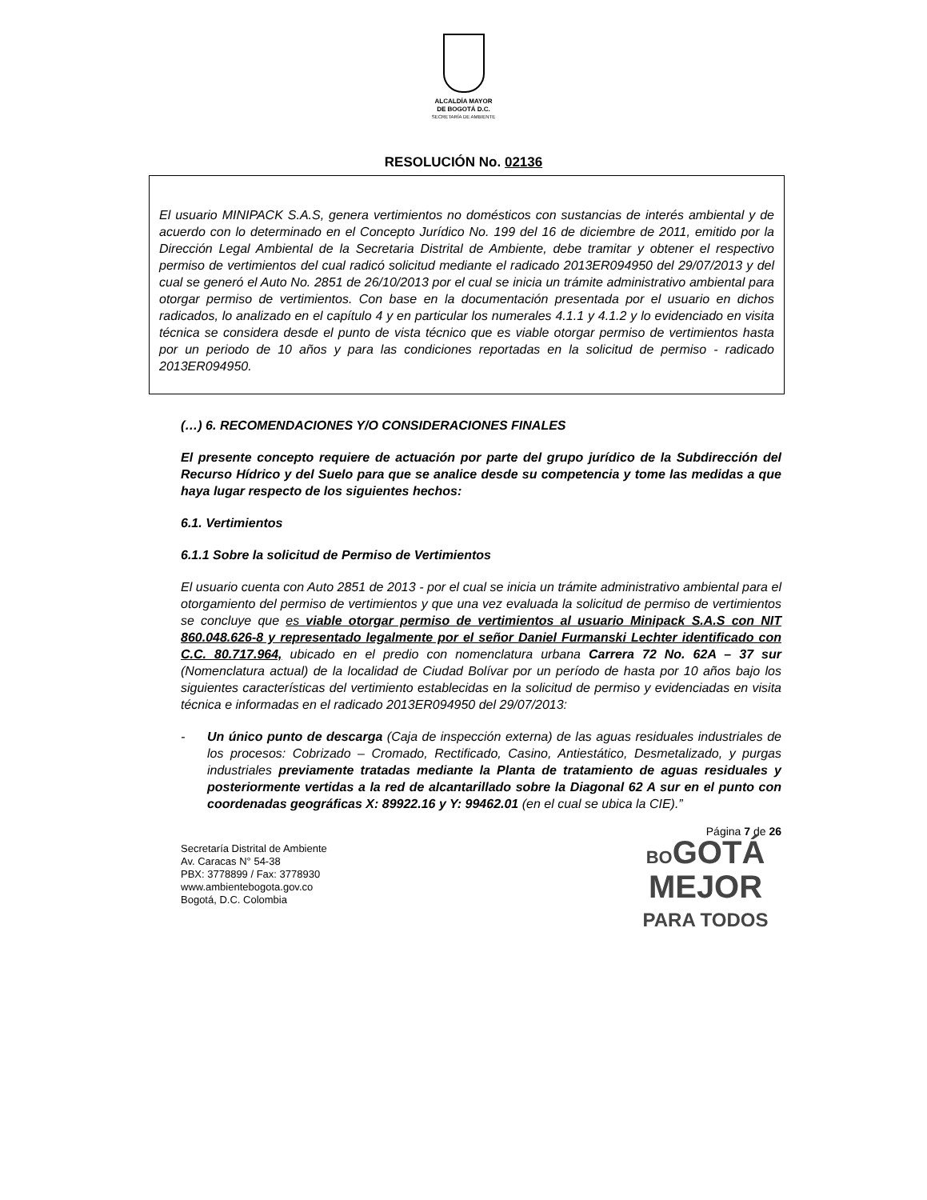ALCALDÍA MAYOR
DE BOGOTÁ D.C.
SECRETARÍA DE AMBIENTE
RESOLUCIÓN No. 02136
El usuario MINIPACK S.A.S, genera vertimientos no domésticos con sustancias de interés ambiental y de acuerdo con lo determinado en el Concepto Jurídico No. 199 del 16 de diciembre de 2011, emitido por la Dirección Legal Ambiental de la Secretaria Distrital de Ambiente, debe tramitar y obtener el respectivo permiso de vertimientos del cual radicó solicitud mediante el radicado 2013ER094950 del 29/07/2013 y del cual se generó el Auto No. 2851 de 26/10/2013 por el cual se inicia un trámite administrativo ambiental para otorgar permiso de vertimientos. Con base en la documentación presentada por el usuario en dichos radicados, lo analizado en el capítulo 4 y en particular los numerales 4.1.1 y 4.1.2 y lo evidenciado en visita técnica se considera desde el punto de vista técnico que es viable otorgar permiso de vertimientos hasta por un periodo de 10 años y para las condiciones reportadas en la solicitud de permiso - radicado 2013ER094950.
(…) 6. RECOMENDACIONES Y/O CONSIDERACIONES FINALES
El presente concepto requiere de actuación por parte del grupo jurídico de la Subdirección del Recurso Hídrico y del Suelo para que se analice desde su competencia y tome las medidas a que haya lugar respecto de los siguientes hechos:
6.1. Vertimientos
6.1.1 Sobre la solicitud de Permiso de Vertimientos
El usuario cuenta con Auto 2851 de 2013 - por el cual se inicia un trámite administrativo ambiental para el otorgamiento del permiso de vertimientos y que una vez evaluada la solicitud de permiso de vertimientos se concluye que es viable otorgar permiso de vertimientos al usuario Minipack S.A.S con NIT 860.048.626-8 y representado legalmente por el señor Daniel Furmanski Lechter identificado con C.C. 80.717.964, ubicado en el predio con nomenclatura urbana Carrera 72 No. 62A – 37 sur (Nomenclatura actual) de la localidad de Ciudad Bolívar por un período de hasta por 10 años bajo los siguientes características del vertimiento establecidas en la solicitud de permiso y evidenciadas en visita técnica e informadas en el radicado 2013ER094950 del 29/07/2013:
- Un único punto de descarga (Caja de inspección externa) de las aguas residuales industriales de los procesos: Cobrizado – Cromado, Rectificado, Casino, Antiestático, Desmetalizado, y purgas industriales previamente tratadas mediante la Planta de tratamiento de aguas residuales y posteriormente vertidas a la red de alcantarillado sobre la Diagonal 62 A sur en el punto con coordenadas geográficas X: 89922.16 y Y: 99462.01 (en el cual se ubica la CIE).”
Secretaría Distrital de Ambiente
Av. Caracas N° 54-38
PBX: 3778899 / Fax: 3778930
www.ambientebogota.gov.co
Bogotá, D.C. Colombia
Página 7 de 26
BOGOTÁ
MEJOR
PARA TODOS